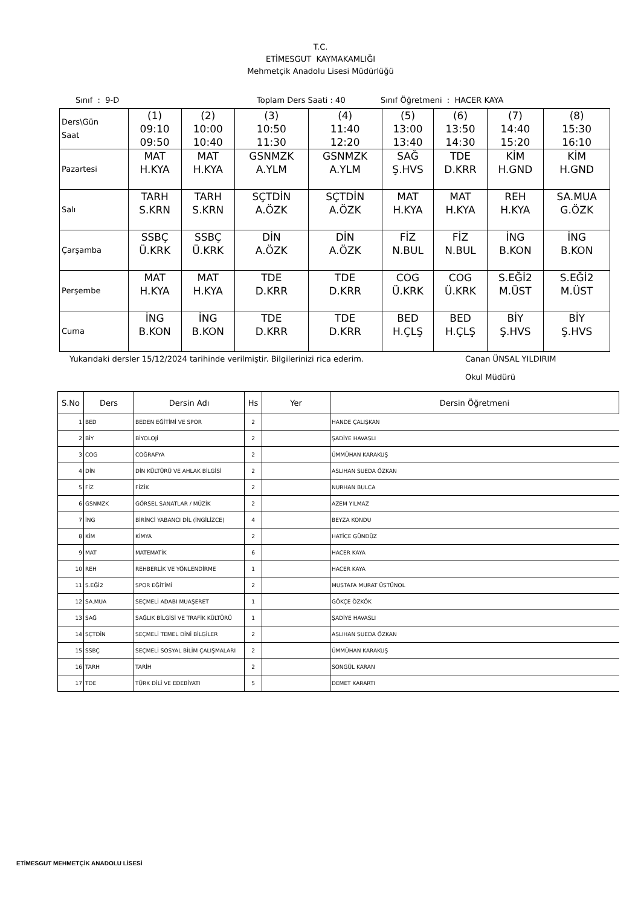T.C.
ETİMESGUT KAYMAKAMLIĞI
Mehmetçik Anadolu Lisesi Müdürlüğü
Sınıf : 9-D Toplam Ders Saati : 40 Sınıf Öğretmeni : HACER KAYA
| Ders\Gün Saat | (1) 09:10 09:50 | (2) 10:00 10:40 | (3) 10:50 11:30 | (4) 11:40 12:20 | (5) 13:00 13:40 | (6) 13:50 14:30 | (7) 14:40 15:20 | (8) 15:30 16:10 |
| Pazartesi | MAT H.KYA | MAT H.KYA | GSNMZK A.YLM | GSNMZK A.YLM | SAĞ Ş.HVS | TDE D.KRR | KİM H.GND | KİM H.GND |
| Salı | TARH S.KRN | TARH S.KRN | SÇTDİN A.ÖZK | SÇTDİN A.ÖZK | MAT H.KYA | MAT H.KYA | REH H.KYA | SA.MUA G.ÖZK |
| Çarşamba | SSBÇ Ü.KRK | SSBÇ Ü.KRK | DİN A.ÖZK | DİN A.ÖZK | FİZ N.BUL | FİZ N.BUL | İNG B.KON | İNG B.KON |
| Perşembe | MAT H.KYA | MAT H.KYA | TDE D.KRR | TDE D.KRR | COG Ü.KRK | COG Ü.KRK | S.EĞİ2 M.ÜST | S.EĞİ2 M.ÜST |
| Cuma | İNG B.KON | İNG B.KON | TDE D.KRR | TDE D.KRR | BED H.ÇLŞ | BED H.ÇLŞ | BİY Ş.HVS | BİY Ş.HVS |
Yukarıdaki dersler 15/12/2024 tarihinde verilmiştir. Bilgilerinizi rica ederim. Canan ÜNSAL YILDIRIM
Okul Müdürü
| S.No | Ders | Dersin Adı | Hs | Yer | Dersin Öğretmeni |
| --- | --- | --- | --- | --- | --- |
| 1 | BED | BEDEN EĞİTİMİ VE SPOR | 2 | | HANDE ÇALIŞKAN |
| 2 | BİY | BİYOLOJİ | 2 | | ŞADİYE HAVASLI |
| 3 | COG | COĞRAFYA | 2 | | ÜMMÜHAN KARAKUŞ |
| 4 | DİN | DİN KÜLTÜRÜ VE AHLAK BİLGİSİ | 2 | | ASLIHAN SUEDA ÖZKAN |
| 5 | FİZ | FİZİK | 2 | | NURHAN BULCA |
| 6 | GSNMZK | GÖRSEL SANATLAR / MÜZİK | 2 | | AZEM YILMAZ |
| 7 | İNG | BİRİNCİ YABANCI DİL (İNGİLİZCE) | 4 | | BEYZA KONDU |
| 8 | KİM | KİMYA | 2 | | HATİCE GÜNDÜZ |
| 9 | MAT | MATEMATİK | 6 | | HACER KAYA |
| 10 | REH | REHBERLİK VE YÖNLENDİRME | 1 | | HACER KAYA |
| 11 | S.EĞİ2 | SPOR EĞİTİMİ | 2 | | MUSTAFA MURAT ÜSTÜNOL |
| 12 | SA.MUA | SEÇMELİ ADABI MUAŞERET | 1 | | GÖKÇE ÖZKÖK |
| 13 | SAĞ | SAĞLIK BİLGİSİ VE TRAFİK KÜLTÜRÜ | 1 | | ŞADİYE HAVASLI |
| 14 | SÇTDİN | SEÇMELİ TEMEL DİNİ BİLGİLER | 2 | | ASLIHAN SUEDA ÖZKAN |
| 15 | SSBÇ | SEÇMELİ SOSYAL BİLİM ÇALIŞMALARI | 2 | | ÜMMÜHAN KARAKUŞ |
| 16 | TARH | TARİH | 2 | | SONGÜL KARAN |
| 17 | TDE | TÜRK DİLİ VE EDEBİYATI | 5 | | DEMET KARARTI |
ETİMESGUT MEHMETÇİK ANADOLU LİSESİ